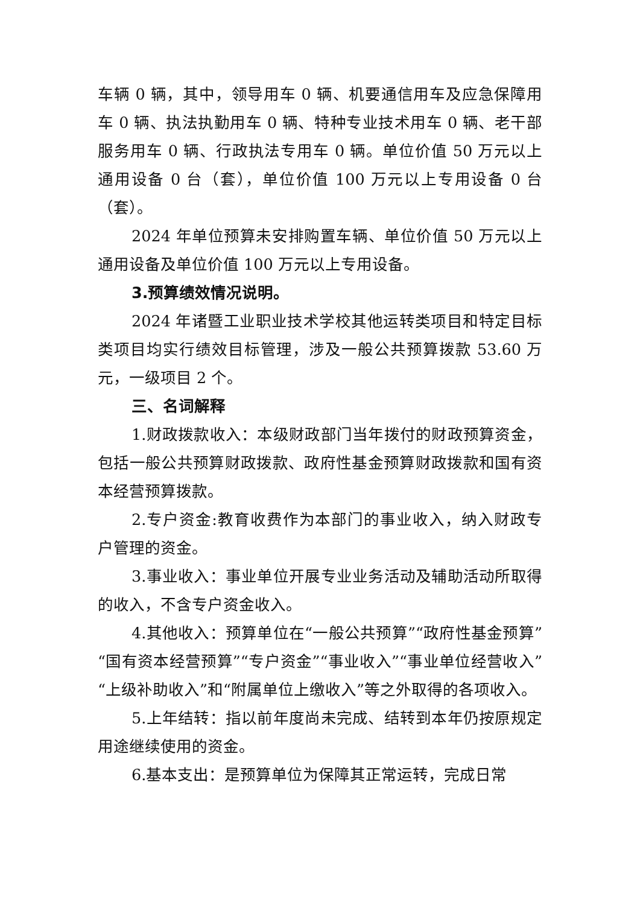车辆 0 辆，其中，领导用车 0 辆、机要通信用车及应急保障用车 0 辆、执法执勤用车 0 辆、特种专业技术用车 0 辆、老干部服务用车 0 辆、行政执法专用车 0 辆。单位价值 50 万元以上通用设备 0 台（套），单位价值 100 万元以上专用设备 0 台（套）。
2024 年单位预算未安排购置车辆、单位价值 50 万元以上通用设备及单位价值 100 万元以上专用设备。
3.预算绩效情况说明。
2024 年诸暨工业职业技术学校其他运转类项目和特定目标类项目均实行绩效目标管理，涉及一般公共预算拨款 53.60 万元，一级项目 2 个。
三、名词解释
1.财政拨款收入：本级财政部门当年拨付的财政预算资金，包括一般公共预算财政拨款、政府性基金预算财政拨款和国有资本经营预算拨款。
2.专户资金:教育收费作为本部门的事业收入，纳入财政专户管理的资金。
3.事业收入：事业单位开展专业业务活动及辅助活动所取得的收入，不含专户资金收入。
4.其他收入：预算单位在“一般公共预算”“政府性基金预算”“国有资本经营预算”“专户资金”“事业收入”“事业单位经营收入”“上级补助收入”和“附属单位上缴收入”等之外取得的各项收入。
5.上年结转：指以前年度尚未完成、结转到本年仍按原规定用途继续使用的资金。
6.基本支出：是预算单位为保障其正常运转，完成日常